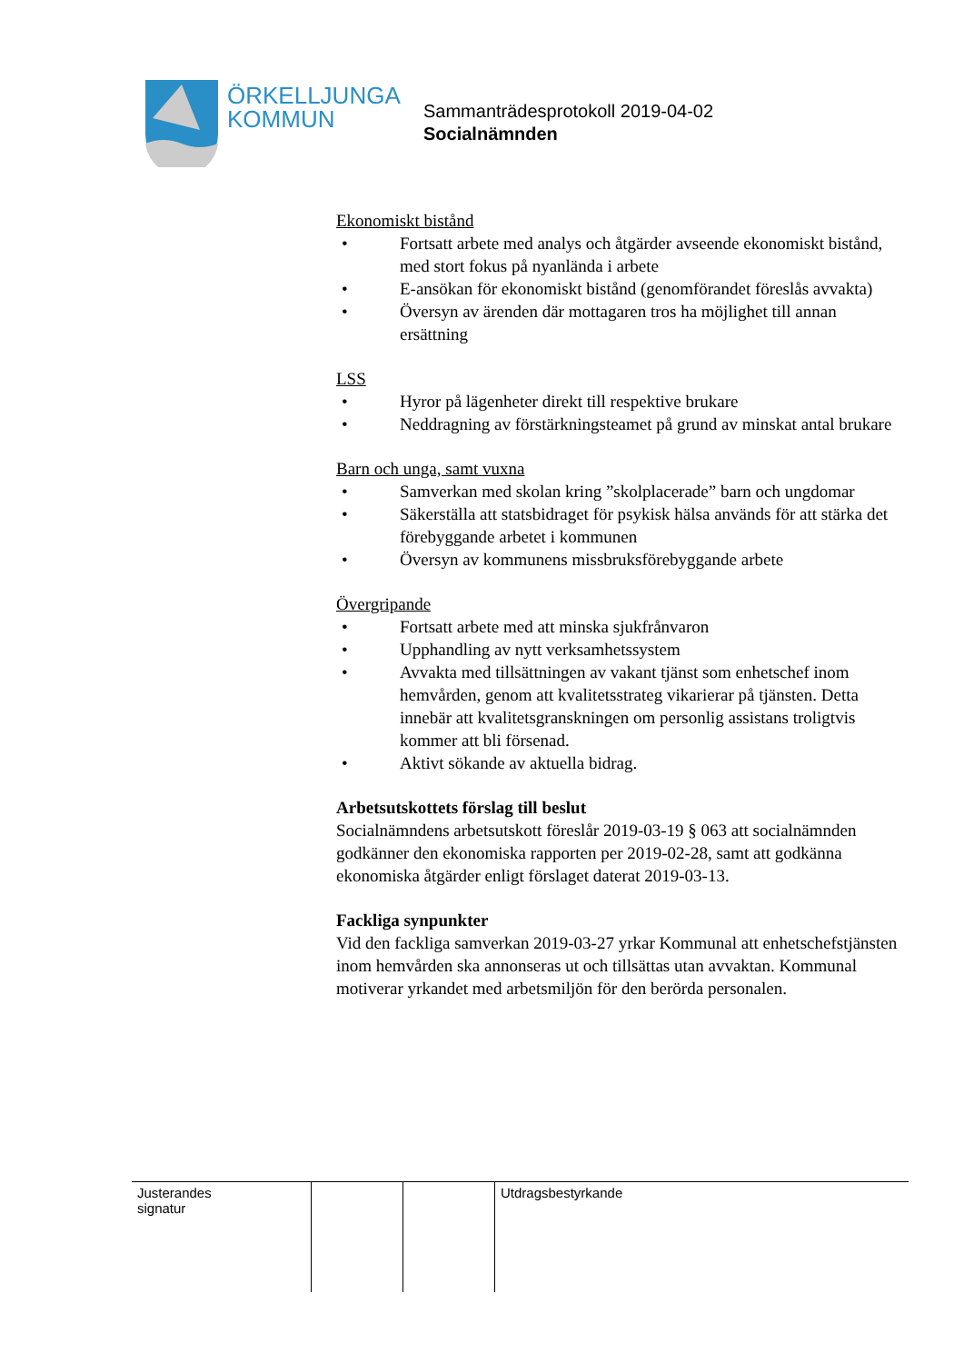ÖRKELLJUNGA
KOMMUN
Sammanträdesprotokoll 2019-04-02
Socialnämnden
Ekonomiskt bistånd
• Fortsatt arbete med analys och åtgärder avseende ekonomiskt bistånd, med stort fokus på nyanlända i arbete
• E-ansökan för ekonomiskt bistånd (genomförandet föreslås avvakta)
• Översyn av ärenden där mottagaren tros ha möjlighet till annan ersättning
LSS
• Hyror på lägenheter direkt till respektive brukare
• Neddragning av förstärkningsteamet på grund av minskat antal brukare
Barn och unga, samt vuxna
• Samverkan med skolan kring ”skolplacerade” barn och ungdomar
• Säkerställa att statsbidraget för psykisk hälsa används för att stärka det förebyggande arbetet i kommunen
• Översyn av kommunens missbruksförebyggande arbete
Övergripande
• Fortsatt arbete med att minska sjukfrånvaron
• Upphandling av nytt verksamhetssystem
• Avvakta med tillsättningen av vakant tjänst som enhetschef inom hemvården, genom att kvalitetsstrateg vikarierar på tjänsten. Detta innebär att kvalitetsgranskningen om personlig assistans troligtvis kommer att bli försenad.
• Aktivt sökande av aktuella bidrag.
Arbetsutskottets förslag till beslut
Socialnämndens arbetsutskott föreslår 2019-03-19 § 063 att socialnämnden godkänner den ekonomiska rapporten per 2019-02-28, samt att godkänna ekonomiska åtgärder enligt förslaget daterat 2019-03-13.
Fackliga synpunkter
Vid den fackliga samverkan 2019-03-27 yrkar Kommunal att enhetschefstjänsten inom hemvården ska annonseras ut och tillsättas utan avvaktan. Kommunal motiverar yrkandet med arbetsmiljön för den berörda personalen.
| Justerandes signatur | | | Utdragsbestyrkande |